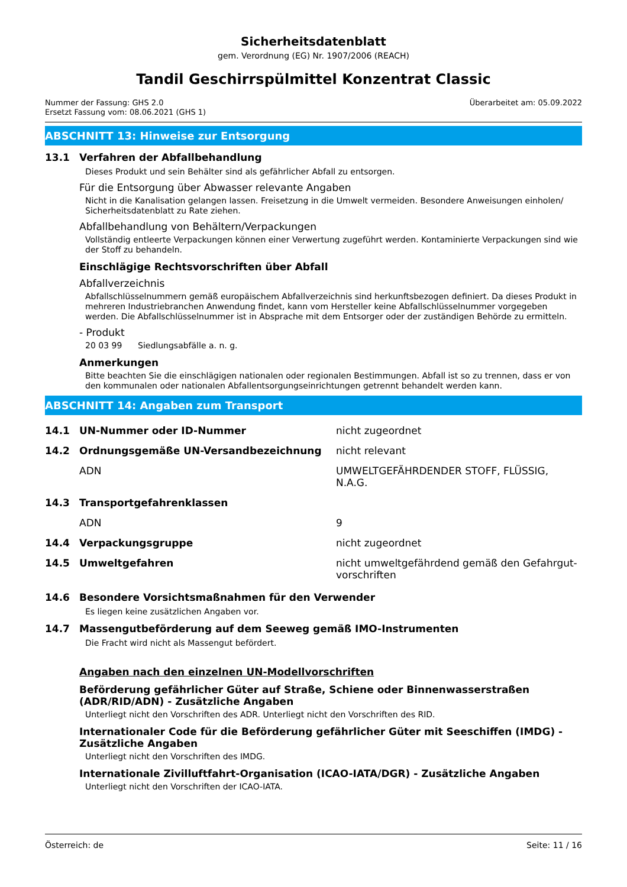Sicherheitsdatenblatt
gem. Verordnung (EG) Nr. 1907/2006 (REACH)
Tandil Geschirrspülmittel Konzentrat Classic
Nummer der Fassung: GHS 2.0
Ersetzt Fassung vom: 08.06.2021 (GHS 1)
Überarbeitet am: 05.09.2022
ABSCHNITT 13: Hinweise zur Entsorgung
13.1 Verfahren der Abfallbehandlung
Dieses Produkt und sein Behälter sind als gefährlicher Abfall zu entsorgen.
Für die Entsorgung über Abwasser relevante Angaben
Nicht in die Kanalisation gelangen lassen. Freisetzung in die Umwelt vermeiden. Besondere Anweisungen einholen/ Sicherheitsdatenblatt zu Rate ziehen.
Abfallbehandlung von Behältern/Verpackungen
Vollständig entleerte Verpackungen können einer Verwertung zugeführt werden. Kontaminierte Verpackungen sind wie der Stoff zu behandeln.
Einschlägige Rechtsvorschriften über Abfall
Abfallverzeichnis
Abfallschlüsselnummern gemäß europäischem Abfallverzeichnis sind herkunftsbezogen definiert. Da dieses Produkt in mehreren Industriebranchen Anwendung findet, kann vom Hersteller keine Abfallschlüsselnummer vorgegeben werden. Die Abfallschlüsselnummer ist in Absprache mit dem Entsorger oder der zuständigen Behörde zu ermitteln.
- Produkt
20 03 99 Siedlungsabfälle a. n. g.
Anmerkungen
Bitte beachten Sie die einschlägigen nationalen oder regionalen Bestimmungen. Abfall ist so zu trennen, dass er von den kommunalen oder nationalen Abfallentsorgungseinrichtungen getrennt behandelt werden kann.
ABSCHNITT 14: Angaben zum Transport
| 14.1 | UN-Nummer oder ID-Nummer | nicht zugeordnet |
| 14.2 | Ordnungsgemäße UN-Versandbezeichnung | nicht relevant |
| | ADN | UMWELTGEFÄHRDENDER STOFF, FLÜSSIG, N.A.G. |
| 14.3 | Transportgefahrenklassen | |
| | ADN | 9 |
| 14.4 | Verpackungsgruppe | nicht zugeordnet |
| 14.5 | Umweltgefahren | nicht umweltgefährdend gemäß den Gefahrgut-vorschriften |
14.6 Besondere Vorsichtsmaßnahmen für den Verwender
Es liegen keine zusätzlichen Angaben vor.
14.7 Massengutbeförderung auf dem Seeweg gemäß IMO-Instrumenten
Die Fracht wird nicht als Massengut befördert.
Angaben nach den einzelnen UN-Modellvorschriften
Beförderung gefährlicher Güter auf Straße, Schiene oder Binnenwasserstraßen (ADR/RID/ADN) - Zusätzliche Angaben
Unterliegt nicht den Vorschriften des ADR. Unterliegt nicht den Vorschriften des RID.
Internationaler Code für die Beförderung gefährlicher Güter mit Seeschiffen (IMDG) - Zusätzliche Angaben
Unterliegt nicht den Vorschriften des IMDG.
Internationale Zivilluftfahrt-Organisation (ICAO-IATA/DGR) - Zusätzliche Angaben
Unterliegt nicht den Vorschriften der ICAO-IATA.
Österreich: de Seite: 11 / 16